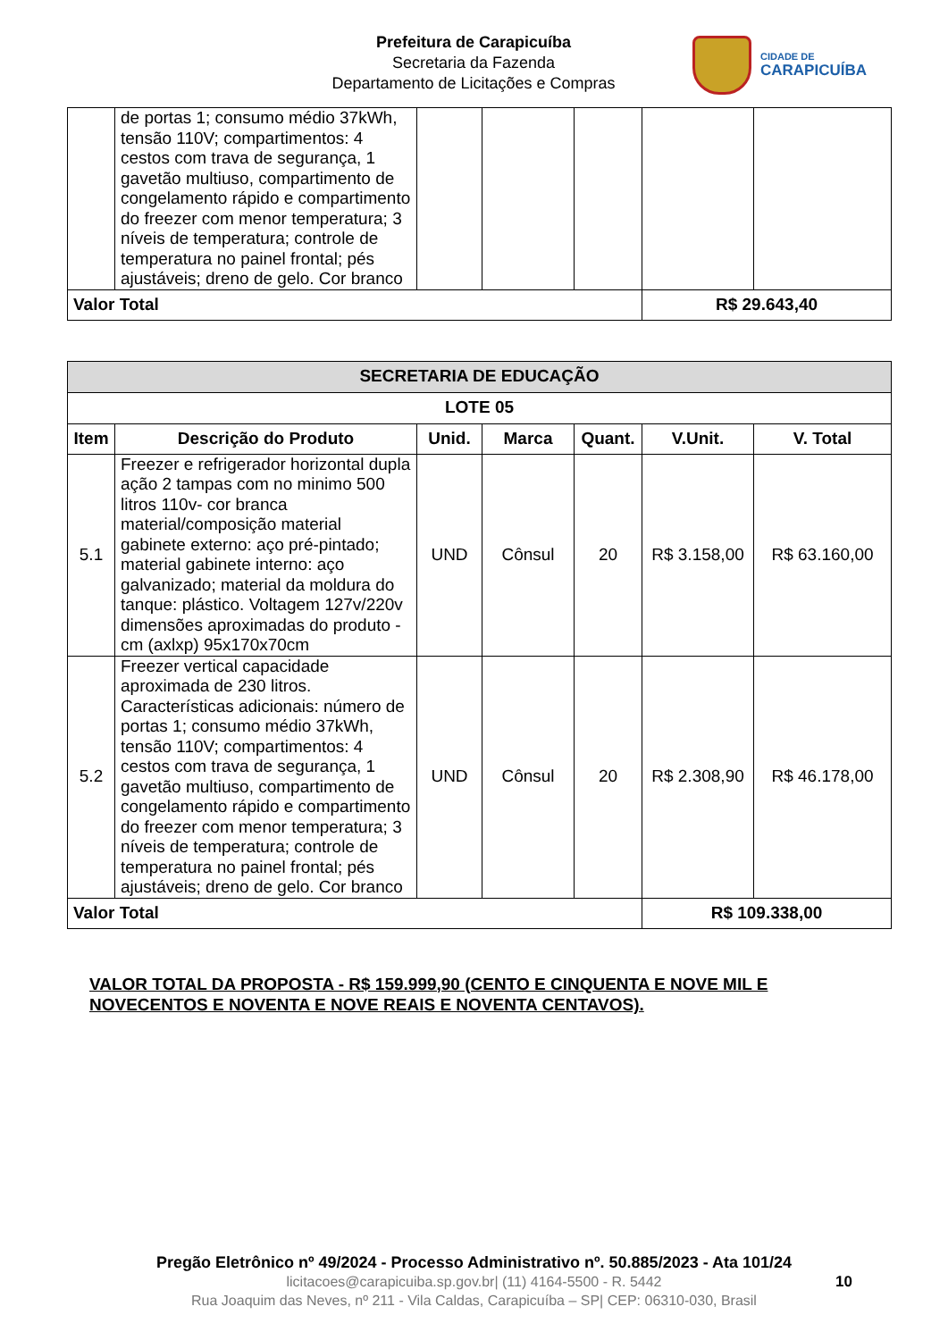Prefeitura de Carapicuíba
Secretaria da Fazenda
Departamento de Licitações e Compras
CIDADE DE
CARAPICUÍBA
| | de portas 1; consumo médio 37kWh, tensão 110V; compartimentos: 4 cestos com trava de segurança, 1 gavetão multiuso, compartimento de congelamento rápido e compartimento do freezer com menor temperatura; 3 níveis de temperatura; controle de temperatura no painel frontal; pés ajustáveis; dreno de gelo. Cor branco | | | | | |
| Valor Total | | | | | R$ 29.643,40 | |
| SECRETARIA DE EDUCAÇÃO | | | | | | |
| --- | --- | --- | --- | --- | --- | --- |
| LOTE 05 | | | | | | |
| Item | Descrição do Produto | Unid. | Marca | Quant. | V.Unit. | V. Total |
| 5.1 | Freezer e refrigerador horizontal dupla ação 2 tampas com no minimo 500 litros 110v- cor branca material/composição material gabinete externo: aço pré-pintado; material gabinete interno: aço galvanizado; material da moldura do tanque: plástico. Voltagem 127v/220v dimensões aproximadas do produto - cm (axlxp) 95x170x70cm | UND | Cônsul | 20 | R$ 3.158,00 | R$ 63.160,00 |
| 5.2 | Freezer vertical capacidade aproximada de 230 litros. Características adicionais: número de portas 1; consumo médio 37kWh, tensão 110V; compartimentos: 4 cestos com trava de segurança, 1 gavetão multiuso, compartimento de congelamento rápido e compartimento do freezer com menor temperatura; 3 níveis de temperatura; controle de temperatura no painel frontal; pés ajustáveis; dreno de gelo. Cor branco | UND | Cônsul | 20 | R$ 2.308,90 | R$ 46.178,00 |
| Valor Total | | | | | R$ 109.338,00 | |
VALOR TOTAL DA PROPOSTA - R$ 159.999,90 (CENTO E CINQUENTA E NOVE MIL E NOVECENTOS E NOVENTA E NOVE REAIS E NOVENTA CENTAVOS).
Pregão Eletrônico nº 49/2024 - Processo Administrativo nº. 50.885/2023 - Ata 101/24
licitacoes@carapicuiba.sp.gov.br| (11) 4164-5500 - R. 5442
Rua Joaquim das Neves, nº 211 - Vila Caldas, Carapicuíba – SP| CEP: 06310-030, Brasil
10